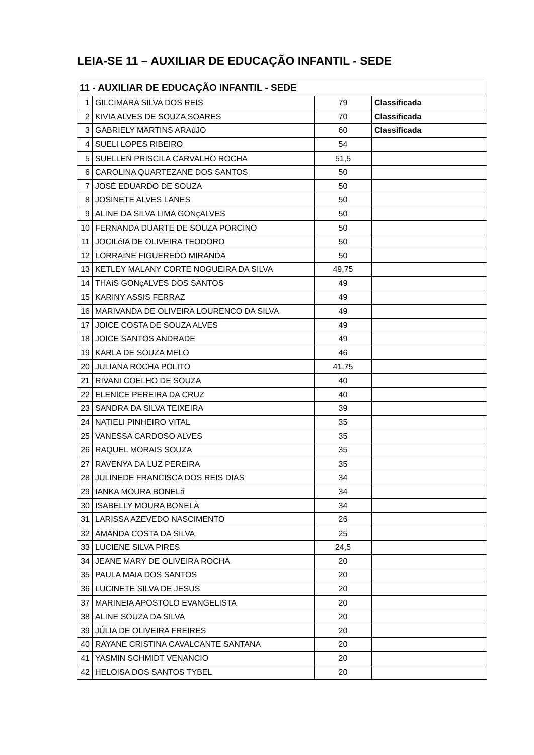LEIA-SE 11 – AUXILIAR DE EDUCAÇÃO INFANTIL - SEDE
| 11 - AUXILIAR DE EDUCAÇÃO INFANTIL - SEDE | | | |
| 1 | GILCIMARA SILVA DOS REIS | 79 | Classificada |
| 2 | KIVIA ALVES DE SOUZA SOARES | 70 | Classificada |
| 3 | GABRIELY MARTINS ARAúJO | 60 | Classificada |
| 4 | SUELI LOPES RIBEIRO | 54 | |
| 5 | SUELLEN PRISCILA CARVALHO ROCHA | 51,5 | |
| 6 | CAROLINA QUARTEZANE DOS SANTOS | 50 | |
| 7 | JOSÉ EDUARDO DE SOUZA | 50 | |
| 8 | JOSINETE ALVES LANES | 50 | |
| 9 | ALINE DA SILVA LIMA GONçALVES | 50 | |
| 10 | FERNANDA DUARTE DE SOUZA PORCINO | 50 | |
| 11 | JOCILéIA DE OLIVEIRA TEODORO | 50 | |
| 12 | LORRAINE FIGUEREDO MIRANDA | 50 | |
| 13 | KETLEY MALANY CORTE NOGUEIRA DA SILVA | 49,75 | |
| 14 | THAíS GONçALVES DOS SANTOS | 49 | |
| 15 | KARINY ASSIS FERRAZ | 49 | |
| 16 | MARIVANDA DE OLIVEIRA LOURENCO DA SILVA | 49 | |
| 17 | JOICE COSTA DE SOUZA ALVES | 49 | |
| 18 | JOICE SANTOS ANDRADE | 49 | |
| 19 | KARLA DE SOUZA MELO | 46 | |
| 20 | JULIANA ROCHA POLITO | 41,75 | |
| 21 | RIVANI COELHO DE SOUZA | 40 | |
| 22 | ELENICE PEREIRA DA CRUZ | 40 | |
| 23 | SANDRA DA SILVA TEIXEIRA | 39 | |
| 24 | NATIELI PINHEIRO VITAL | 35 | |
| 25 | VANESSA CARDOSO ALVES | 35 | |
| 26 | RAQUEL MORAIS SOUZA | 35 | |
| 27 | RAVENYA DA LUZ PEREIRA | 35 | |
| 28 | JULINEDE FRANCISCA DOS REIS DIAS | 34 | |
| 29 | IANKA MOURA BONELá | 34 | |
| 30 | ISABELLY MOURA BONELÁ | 34 | |
| 31 | LARISSA AZEVEDO NASCIMENTO | 26 | |
| 32 | AMANDA COSTA DA SILVA | 25 | |
| 33 | LUCIENE SILVA PIRES | 24,5 | |
| 34 | JEANE MARY DE OLIVEIRA ROCHA | 20 | |
| 35 | PAULA MAIA DOS SANTOS | 20 | |
| 36 | LUCINETE SILVA DE JESUS | 20 | |
| 37 | MARINEIA APOSTOLO EVANGELISTA | 20 | |
| 38 | ALINE SOUZA DA SILVA | 20 | |
| 39 | JÚLIA DE OLIVEIRA FREIRES | 20 | |
| 40 | RAYANE CRISTINA CAVALCANTE SANTANA | 20 | |
| 41 | YASMIN SCHMIDT VENANCIO | 20 | |
| 42 | HELOISA DOS SANTOS TYBEL | 20 | |